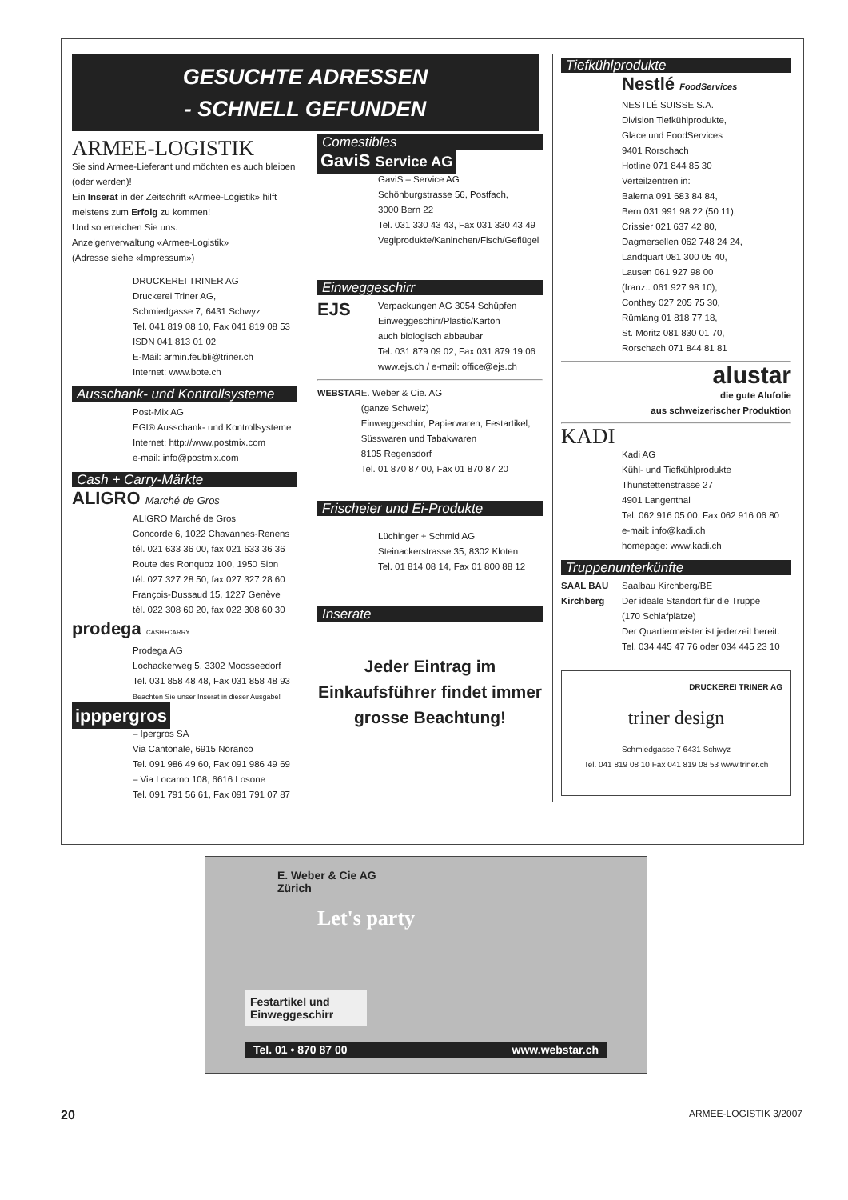GESUCHTE ADRESSEN
- SCHNELL GEFUNDEN
ARMEE-LOGISTIK
Sie sind Armee-Lieferant und möchten es auch bleiben (oder werden)!
Ein Inserat in der Zeitschrift «Armee-Logistik» hilft meistens zum Erfolg zu kommen!
Und so erreichen Sie uns:
Anzeigenverwaltung «Armee-Logistik»
(Adresse siehe «Impressum»)
DRUCKEREI TRINER AG
Druckerei Triner AG,
Schmiedgasse 7, 6431 Schwyz
Tel. 041 819 08 10, Fax 041 819 08 53
ISDN 041 813 01 02
E-Mail: armin.feubli@triner.ch
Internet: www.bote.ch
Ausschank- und Kontrollsysteme
Post-Mix AG
EGI® Ausschank- und Kontrollsysteme
Internet: http://www.postmix.com
e-mail: info@postmix.com
Cash + Carry-Märkte
ALIGRO Marché de Gros
ALIGRO Marché de Gros
Concorde 6, 1022 Chavannes-Renens
tél. 021 633 36 00, fax 021 633 36 36
Route des Ronquoz 100, 1950 Sion
tél. 027 327 28 50, fax 027 327 28 60
François-Dussaud 15, 1227 Genève
tél. 022 308 60 20, fax 022 308 60 30
prodega CASH+CARRY
Prodega AG
Lochackerweg 5, 3302 Moosseedorf
Tel. 031 858 48 48, Fax 031 858 48 93
Beachten Sie unser Inserat in dieser Ausgabe!
ipppergros
– Ipergros SA
Via Cantonale, 6915 Noranco
Tel. 091 986 49 60, Fax 091 986 49 69
– Via Locarno 108, 6616 Losone
Tel. 091 791 56 61, Fax 091 791 07 87
Comestibles
GaviS Service AG
GaviS – Service AG
Schönburgstrasse 56, Postfach,
3000 Bern 22
Tel. 031 330 43 43, Fax 031 330 43 49
Vegiprodukte/Kaninchen/Fisch/Geflügel
Einweggeschirr
EJS
Verpackungen AG 3054 Schüpfen
Einweggeschirr/Plastic/Karton
auch biologisch abbaubar
Tel. 031 879 09 02, Fax 031 879 19 06
www.ejs.ch / e-mail: office@ejs.ch
WEBSTAR E. Weber & Cie. AG
(ganze Schweiz)
Einweggeschirr, Papierwaren, Festartikel, Süsswaren und Tabakwaren
8105 Regensdorf
Tel. 01 870 87 00, Fax 01 870 87 20
Frischeier und Ei-Produkte
Lüchinger + Schmid AG
Steinackerstrasse 35, 8302 Kloten
Tel. 01 814 08 14, Fax 01 800 88 12
Inserate
Jeder Eintrag im Einkaufsführer findet immer grosse Beachtung!
Tiefkühlprodukte
Nestlé FoodServices
NESTLÉ SUISSE S.A.
Division Tiefkühlprodukte,
Glace und FoodServices
9401 Rorschach
Hotline 071 844 85 30
Verteilzentren in:
Balerna 091 683 84 84,
Bern 031 991 98 22 (50 11),
Crissier 021 637 42 80,
Dagmersellen 062 748 24 24,
Landquart 081 300 05 40,
Lausen 061 927 98 00
(franz.: 061 927 98 10),
Conthey 027 205 75 30,
Rümlang 01 818 77 18,
St. Moritz 081 830 01 70,
Rorschach 071 844 81 81
alustar
die gute Alufolie
aus schweizerischer Produktion
KADI
Kadi AG
Kühl- und Tiefkühlprodukte
Thunstettenstrasse 27
4901 Langenthal
Tel. 062 916 05 00, Fax 062 916 06 80
e-mail: info@kadi.ch
homepage: www.kadi.ch
Truppenunterkünfte
SAAL BAU Kirchberg
Saalbau Kirchberg/BE
Der ideale Standort für die Truppe
(170 Schlafplätze)
Der Quartiermeister ist jederzeit bereit.
Tel. 034 445 47 76 oder 034 445 23 10
DRUCKEREI TRINER AG
triner design
Schmiedgasse 7 6431 Schwyz
Tel. 041 819 08 10 Fax 041 819 08 53 www.triner.ch
E. Weber & Cie AG
Zürich
Let's party
Festartikel und Einweggeschirr
Tel. 01 • 870 87 00 www.webstar.ch
20 ARMEE-LOGISTIK 3/2007